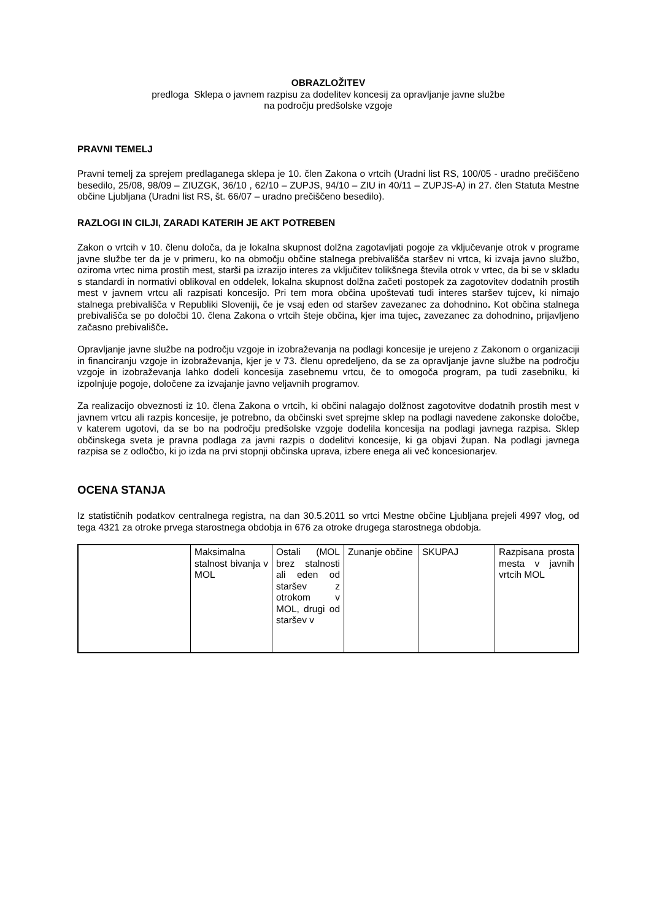OBRAZLOŽITEV
predloga Sklepa o javnem razpisu za dodelitev koncesij za opravljanje javne službe
na področju predšolske vzgoje
PRAVNI TEMELJ
Pravni temelj za sprejem predlaganega sklepa je 10. člen Zakona o vrtcih (Uradni list RS, 100/05 - uradno prečiščeno besedilo, 25/08, 98/09 – ZIUZGK, 36/10 , 62/10 – ZUPJS, 94/10 – ZIU in 40/11 – ZUPJS-A) in 27. člen Statuta Mestne občine Ljubljana (Uradni list RS, št. 66/07 – uradno prečiščeno besedilo).
RAZLOGI IN CILJI, ZARADI KATERIH JE AKT POTREBEN
Zakon o vrtcih v 10. členu določa, da je lokalna skupnost dolžna zagotavljati pogoje za vključevanje otrok v programe javne službe ter da je v primeru, ko na območju občine stalnega prebivališča staršev ni vrtca, ki izvaja javno službo, oziroma vrtec nima prostih mest, starši pa izrazijo interes za vključitev tolikšnega števila otrok v vrtec, da bi se v skladu s standardi in normativi oblikoval en oddelek, lokalna skupnost dolžna začeti postopek za zagotovitev dodatnih prostih mest v javnem vrtcu ali razpisati koncesijo. Pri tem mora občina upoštevati tudi interes staršev tujcev, ki nimajo stalnega prebivališča v Republiki Sloveniji, če je vsaj eden od staršev zavezanec za dohodnino. Kot občina stalnega prebivališča se po določbi 10. člena Zakona o vrtcih šteje občina, kjer ima tujec, zavezanec za dohodnino, prijavljeno začasno prebivališče.
Opravljanje javne službe na področju vzgoje in izobraževanja na podlagi koncesije je urejeno z Zakonom o organizaciji in financiranju vzgoje in izobraževanja, kjer je v 73. členu opredeljeno, da se za opravljanje javne službe na področju vzgoje in izobraževanja lahko dodeli koncesija zasebnemu vrtcu, če to omogoča program, pa tudi zasebniku, ki izpolnjuje pogoje, določene za izvajanje javno veljavnih programov.
Za realizacijo obveznosti iz 10. člena Zakona o vrtcih, ki občini nalagajo dolžnost zagotovitve dodatnih prostih mest v javnem vrtcu ali razpis koncesije, je potrebno, da občinski svet sprejme sklep na podlagi navedene zakonske določbe, v katerem ugotovi, da se bo na področju predšolske vzgoje dodelila koncesija na podlagi javnega razpisa. Sklep občinskega sveta je pravna podlaga za javni razpis o dodelitvi koncesije, ki ga objavi župan. Na podlagi javnega razpisa se z odločbo, ki jo izda na prvi stopnji občinska uprava, izbere enega ali več koncesionarjev.
OCENA STANJA
Iz statističnih podatkov centralnega registra, na dan 30.5.2011 so vrtci Mestne občine Ljubljana prejeli 4997 vlog, od tega 4321 za otroke prvega starostnega obdobja in 676 za otroke drugega starostnega obdobja.
| | Maksimalna stalnost bivanja v MOL | Ostali (MOL brez stalnosti ali eden od staršev z otrokom v MOL, drugi od staršev v | Zunanje občine | SKUPAJ | Razpisana prosta mesta v javnih vrtcih MOL |